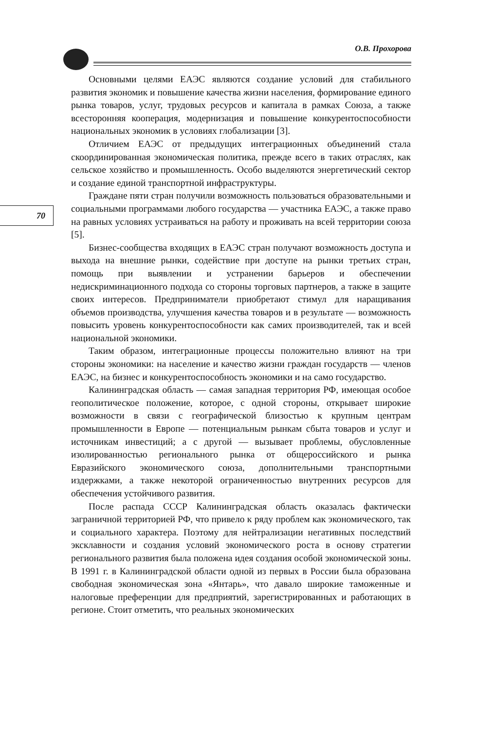О.В. Прохорова
70
Основными целями ЕАЭС являются создание условий для стабильного развития экономик и повышение качества жизни населения, формирование единого рынка товаров, услуг, трудовых ресурсов и капитала в рамках Союза, а также всесторонняя кооперация, модернизация и повышение конкурентоспособности национальных экономик в условиях глобализации [3].
Отличием ЕАЭС от предыдущих интеграционных объединений стала скоординированная экономическая политика, прежде всего в таких отраслях, как сельское хозяйство и промышленность. Особо выделяются энергетический сектор и создание единой транспортной инфраструктуры.
Граждане пяти стран получили возможность пользоваться образовательными и социальными программами любого государства — участника ЕАЭС, а также право на равных условиях устраиваться на работу и проживать на всей территории союза [5].
Бизнес-сообщества входящих в ЕАЭС стран получают возможность доступа и выхода на внешние рынки, содействие при доступе на рынки третьих стран, помощь при выявлении и устранении барьеров и обеспечении недискриминационного подхода со стороны торговых партнеров, а также в защите своих интересов. Предприниматели приобретают стимул для наращивания объемов производства, улучшения качества товаров и в результате — возможность повысить уровень конкурентоспособности как самих производителей, так и всей национальной экономики.
Таким образом, интеграционные процессы положительно влияют на три стороны экономики: на население и качество жизни граждан государств — членов ЕАЭС, на бизнес и конкурентоспособность экономики и на само государство.
Калининградская область — самая западная территория РФ, имеющая особое геополитическое положение, которое, с одной стороны, открывает широкие возможности в связи с географической близостью к крупным центрам промышленности в Европе — потенциальным рынкам сбыта товаров и услуг и источникам инвестиций; а с другой — вызывает проблемы, обусловленные изолированностью регионального рынка от общероссийского и рынка Евразийского экономического союза, дополнительными транспортными издержками, а также некоторой ограниченностью внутренних ресурсов для обеспечения устойчивого развития.
После распада СССР Калининградская область оказалась фактически заграничной территорией РФ, что привело к ряду проблем как экономического, так и социального характера. Поэтому для нейтрализации негативных последствий эксклавности и создания условий экономического роста в основу стратегии регионального развития была положена идея создания особой экономической зоны. В 1991 г. в Калининградской области одной из первых в России была образована свободная экономическая зона «Янтарь», что давало широкие таможенные и налоговые преференции для предприятий, зарегистрированных и работающих в регионе. Стоит отметить, что реальных экономических